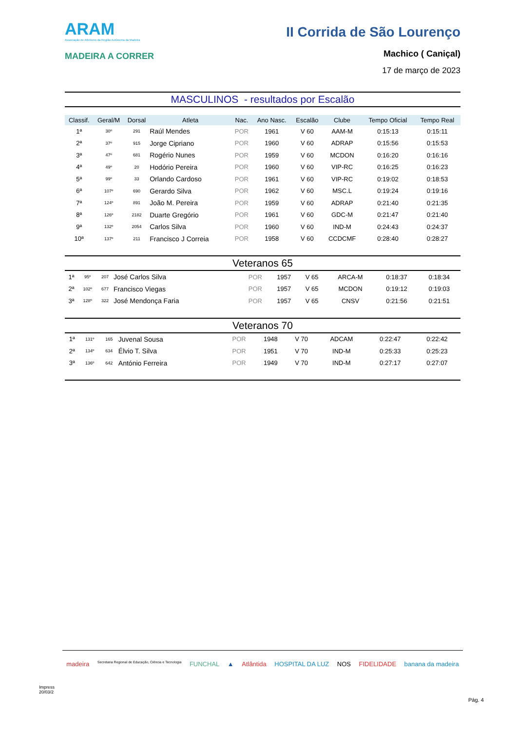ARAM
Associação de Atletismo da Região Autónoma da Madeira
MADEIRA A CORRER
II Corrida de São Lourenço
Machico ( Caniçal)
17 de março de 2023
MASCULINOS - resultados por Escalão
| Classif. | Geral/M | Dorsal | Atleta | Nac. | Ano Nasc. | Escalão | Clube | Tempo Oficial | Tempo Real |
| --- | --- | --- | --- | --- | --- | --- | --- | --- | --- |
| 1ª | 30º | 291 | Raúl Mendes | POR | 1961 | V 60 | AAM-M | 0:15:13 | 0:15:11 |
| 2ª | 37º | 915 | Jorge Cipriano | POR | 1960 | V 60 | ADRAP | 0:15:56 | 0:15:53 |
| 3ª | 47º | 681 | Rogério Nunes | POR | 1959 | V 60 | MCDON | 0:16:20 | 0:16:16 |
| 4ª | 49º | 20 | Hodório Pereira | POR | 1960 | V 60 | VIP-RC | 0:16:25 | 0:16:23 |
| 5ª | 99º | 33 | Orlando Cardoso | POR | 1961 | V 60 | VIP-RC | 0:19:02 | 0:18:53 |
| 6ª | 107º | 690 | Gerardo Silva | POR | 1962 | V 60 | MSC.L | 0:19:24 | 0:19:16 |
| 7ª | 124º | 891 | João M. Pereira | POR | 1959 | V 60 | ADRAP | 0:21:40 | 0:21:35 |
| 8ª | 126º | 2182 | Duarte Gregório | POR | 1961 | V 60 | GDC-M | 0:21:47 | 0:21:40 |
| 9ª | 132º | 2054 | Carlos Silva | POR | 1960 | V 60 | IND-M | 0:24:43 | 0:24:37 |
| 10ª | 137º | 211 | Francisco J Correia | POR | 1958 | V 60 | CCDCMF | 0:28:40 | 0:28:27 |
Veteranos 65
| 1ª | 95º | 207 | José Carlos Silva | POR | 1957 | V 65 | ARCA-M | 0:18:37 | 0:18:34 |
| 2ª | 102º | 677 | Francisco Viegas | POR | 1957 | V 65 | MCDON | 0:19:12 | 0:19:03 |
| 3ª | 128º | 322 | José Mendonça Faria | POR | 1957 | V 65 | CNSV | 0:21:56 | 0:21:51 |
Veteranos 70
| 1ª | 131º | 165 | Juvenal Sousa | POR | 1948 | V 70 | ADCAM | 0:22:47 | 0:22:42 |
| 2ª | 134º | 634 | Élvio T. Silva | POR | 1951 | V 70 | IND-M | 0:25:33 | 0:25:23 |
| 3ª | 136º | 642 | António Ferreira | POR | 1949 | V 70 | IND-M | 0:27:17 | 0:27:07 |
madeira Secretaria Regional de Educação, Ciência e Tecnologia FUNCHAL ▲ Atlântida HOSPITAL DA LUZ NOS FIDELIDADE banana da madeira
Impress
20/03/2
Pág. 4